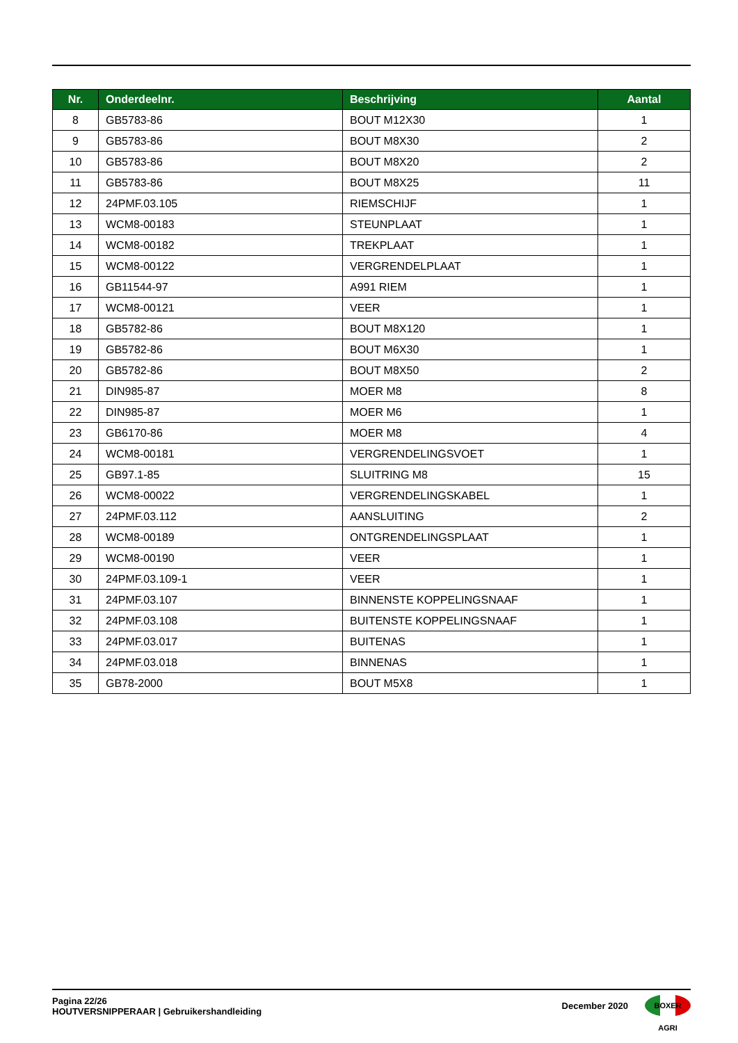| Nr. | Onderdeelnr. | Beschrijving | Aantal |
| --- | --- | --- | --- |
| 8 | GB5783-86 | BOUT M12X30 | 1 |
| 9 | GB5783-86 | BOUT M8X30 | 2 |
| 10 | GB5783-86 | BOUT M8X20 | 2 |
| 11 | GB5783-86 | BOUT M8X25 | 11 |
| 12 | 24PMF.03.105 | RIEMSCHIJF | 1 |
| 13 | WCM8-00183 | STEUNPLAAT | 1 |
| 14 | WCM8-00182 | TREKPLAAT | 1 |
| 15 | WCM8-00122 | VERGRENDELPLAAT | 1 |
| 16 | GB11544-97 | A991 RIEM | 1 |
| 17 | WCM8-00121 | VEER | 1 |
| 18 | GB5782-86 | BOUT M8X120 | 1 |
| 19 | GB5782-86 | BOUT M6X30 | 1 |
| 20 | GB5782-86 | BOUT M8X50 | 2 |
| 21 | DIN985-87 | MOER M8 | 8 |
| 22 | DIN985-87 | MOER M6 | 1 |
| 23 | GB6170-86 | MOER M8 | 4 |
| 24 | WCM8-00181 | VERGRENDELINGSVOET | 1 |
| 25 | GB97.1-85 | SLUITRING M8 | 15 |
| 26 | WCM8-00022 | VERGRENDELINGSKABEL | 1 |
| 27 | 24PMF.03.112 | AANSLUITING | 2 |
| 28 | WCM8-00189 | ONTGRENDELINGSPLAAT | 1 |
| 29 | WCM8-00190 | VEER | 1 |
| 30 | 24PMF.03.109-1 | VEER | 1 |
| 31 | 24PMF.03.107 | BINNENSTE KOPPELINGSNAAF | 1 |
| 32 | 24PMF.03.108 | BUITENSTE KOPPELINGSNAAF | 1 |
| 33 | 24PMF.03.017 | BUITENAS | 1 |
| 34 | 24PMF.03.018 | BINNENAS | 1 |
| 35 | GB78-2000 | BOUT M5X8 | 1 |
Pagina 22/26
HOUTVERSNIPPERAAR | Gebruikershandleiding
December 2020
BOXER AGRI